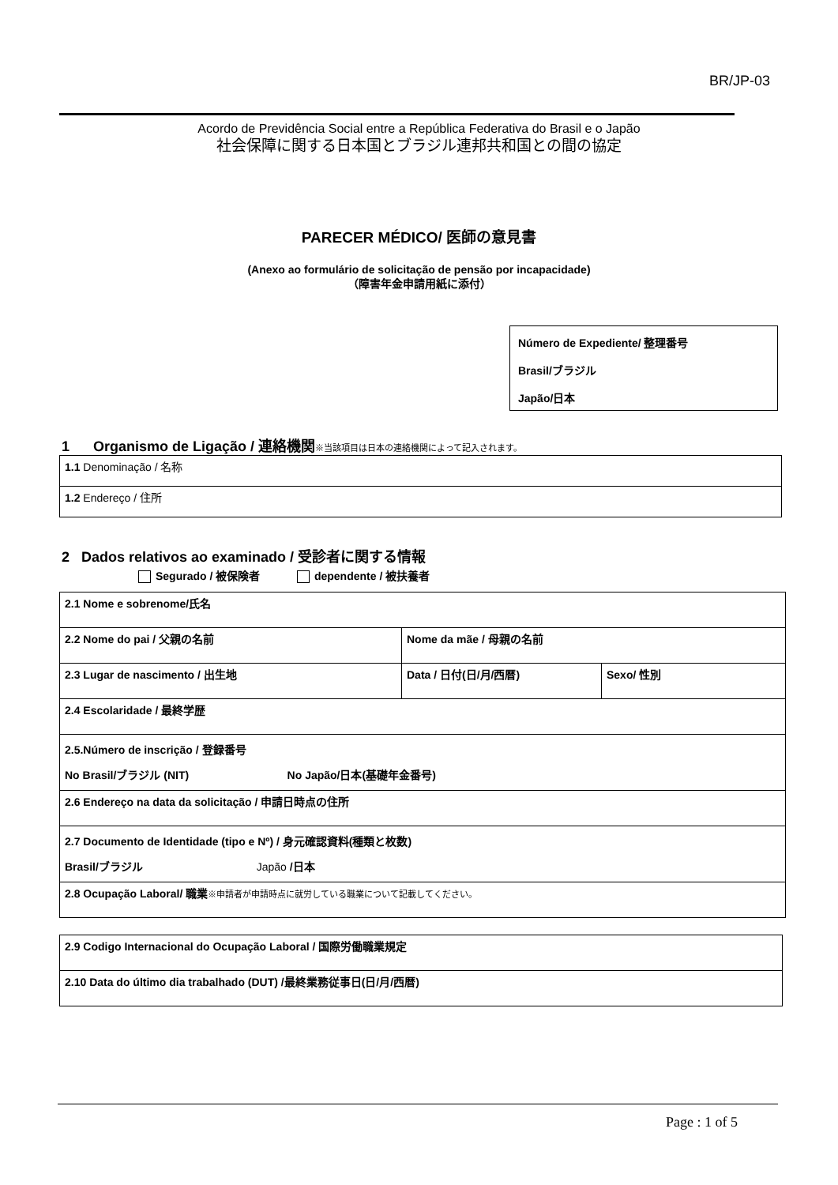BR/JP-03
Acordo de Previdência Social entre a República Federativa do Brasil e o Japão
社会保障に関する日本国とブラジル連邦共和国との間の協定
PARECER MÉDICO/ 医師の意見書
(Anexo ao formulário de solicitação de pensão por incapacidade)
（障害年金申請用紙に添付）
Número de Expediente/ 整理番号
Brasil/ブラジル
Japão/日本
1 Organismo de Ligação / 連絡機関※当該項目は日本の連絡機関によって記入されます。
| 1.1 Denominação / 名称 |
| 1.2 Endereço / 住所 |
2 Dados relativos ao examinado / 受診者に関する情報
Segurado / 被保険者 dependente / 被扶養者
| 2.1 Nome e sobrenome/氏名 | | |
| 2.2 Nome do pai / 父親の名前 | Nome da mãe / 母親の名前 | |
| 2.3 Lugar de nascimento / 出生地 | Data / 日付(日/月/西暦) | Sexo/ 性別 |
| 2.4 Escolaridade / 最終学歴 | | |
| 2.5.Número de inscrição / 登録番号 No Brasil/ブラジル (NIT) No Japão/日本(基礎年金番号) | | |
| 2.6 Endereço na data da solicitação / 申請日時点の住所 | | |
| 2.7 Documento de Identidade (tipo e Nº) / 身元確認資料(種類と枚数) Brasil/ブラジル Japão /日本 | | |
| 2.8 Ocupação Laboral/ 職業 ※申請者が申請時点に就労している職業について記載してください。 | | |
| 2.9 Codigo Internacional do Ocupação Laboral / 国際労働職業規定 |
| 2.10 Data do último dia trabalhado (DUT) /最終業務従事日(日/月/西暦) |
Page : 1 of 5